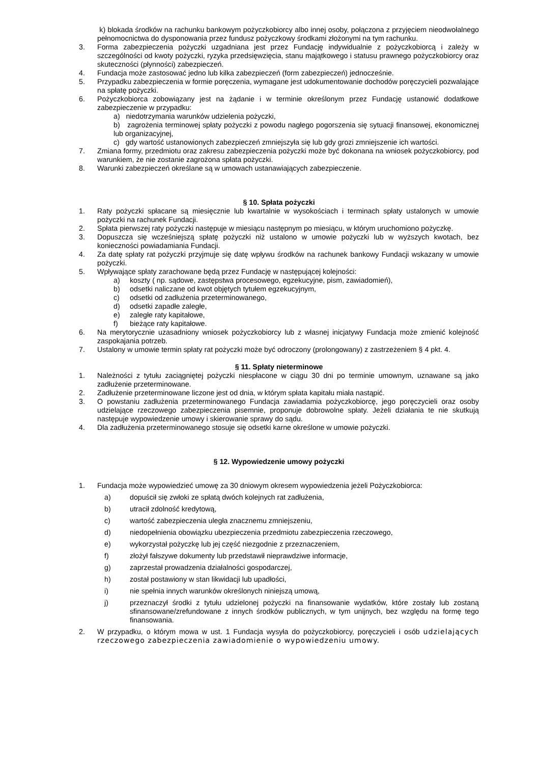k) blokada środków na rachunku bankowym pożyczkobiorcy albo innej osoby, połączona z przyjęciem nieodwołalnego pełnomocnictwa do dysponowania przez fundusz pożyczkowy środkami złożonymi na tym rachunku.
3. Forma zabezpieczenia pożyczki uzgadniana jest przez Fundację indywidualnie z pożyczkobiorcą i zależy w szczególności od kwoty pożyczki, ryzyka przedsięwzięcia, stanu majątkowego i statusu prawnego pożyczkobiorcy oraz skuteczności (płynności) zabezpieczeń.
4. Fundacja może zastosować jedno lub kilka zabezpieczeń (form zabezpieczeń) jednocześnie.
5. Przypadku zabezpieczenia w formie poręczenia, wymagane jest udokumentowanie dochodów poręczycieli pozwalające na spłatę pożyczki.
6. Pożyczkobiorca zobowiązany jest na żądanie i w terminie określonym przez Fundację ustanowić dodatkowe zabezpieczenie w przypadku:
a) niedotrzymania warunków udzielenia pożyczki,
b) zagrożenia terminowej spłaty pożyczki z powodu nagłego pogorszenia się sytuacji finansowej, ekonomicznej lub organizacyjnej,
c) gdy wartość ustanowionych zabezpieczeń zmniejszyła się lub gdy grozi zmniejszenie ich wartości.
7. Zmiana formy, przedmiotu oraz zakresu zabezpieczenia pożyczki może być dokonana na wniosek pożyczkobiorcy, pod warunkiem, że nie zostanie zagrożona spłata pożyczki.
8. Warunki zabezpieczeń określane są w umowach ustanawiających zabezpieczenie.
§ 10. Spłata pożyczki
1. Raty pożyczki spłacane są miesięcznie lub kwartalnie w wysokościach i terminach spłaty ustalonych w umowie pożyczki na rachunek Fundacji.
2. Spłata pierwszej raty pożyczki następuje w miesiącu następnym po miesiącu, w którym uruchomiono pożyczkę.
3. Dopuszcza się wcześniejszą spłatę pożyczki niż ustalono w umowie pożyczki lub w wyższych kwotach, bez konieczności powiadamiania Fundacji.
4. Za datę spłaty rat pożyczki przyjmuje się datę wpływu środków na rachunek bankowy Fundacji wskazany w umowie pożyczki.
5. Wpływające spłaty zarachowane będą przez Fundację w następującej kolejności:
a) koszty ( np. sądowe, zastępstwa procesowego, egzekucyjne, pism, zawiadomień),
b) odsetki naliczane od kwot objętych tytułem egzekucyjnym,
c) odsetki od zadłużenia przeterminowanego,
d) odsetki zapadłe zaległe,
e) zaległe raty kapitałowe,
f) bieżące raty kapitałowe.
6. Na merytorycznie uzasadniony wniosek pożyczkobiorcy lub z własnej inicjatywy Fundacja może zmienić kolejność zaspokajania potrzeb.
7. Ustalony w umowie termin spłaty rat pożyczki może być odroczony (prolongowany) z zastrzeżeniem § 4 pkt. 4.
§ 11. Spłaty nieterminowe
1. Należności z tytułu zaciągniętej pożyczki niespłacone w ciągu 30 dni po terminie umownym, uznawane są jako zadłużenie przeterminowane.
2. Zadłużenie przeterminowane liczone jest od dnia, w którym spłata kapitału miała nastąpić.
3. O powstaniu zadłużenia przeterminowanego Fundacja zawiadamia pożyczkobiorcę, jego poręczycieli oraz osoby udzielające rzeczowego zabezpieczenia pisemnie, proponuje dobrowolne spłaty. Jeżeli działania te nie skutkują następuje wypowiedzenie umowy i skierowanie sprawy do sądu.
4. Dla zadłużenia przeterminowanego stosuje się odsetki karne określone w umowie pożyczki.
§ 12. Wypowiedzenie umowy pożyczki
1. Fundacja może wypowiedzieć umowę za 30 dniowym okresem wypowiedzenia jeżeli Pożyczkobiorca:
a) dopuścił się zwłoki ze spłatą dwóch kolejnych rat zadłużenia,
b) utracił zdolność kredytową,
c) wartość zabezpieczenia uległa znacznemu zmniejszeniu,
d) niedopełnienia obowiązku ubezpieczenia przedmiotu zabezpieczenia rzeczowego,
e) wykorzystał pożyczkę lub jej część niezgodnie z przeznaczeniem,
f) złożył fałszywe dokumenty lub przedstawił nieprawdziwe informacje,
g) zaprzestał prowadzenia działalności gospodarczej,
h) został postawiony w stan likwidacji lub upadłości,
i) nie spełnia innych warunków określonych niniejszą umową,
j) przeznaczył środki z tytułu udzielonej pożyczki na finansowanie wydatków, które zostały lub zostaną sfinansowane/zrefundowane z innych środków publicznych, w tym unijnych, bez względu na formę tego finansowania.
2. W przypadku, o którym mowa w ust. 1 Fundacja wysyła do pożyczkobiorcy, poręczycieli i osób udzielających rzeczowego zabezpieczenia zawiadomienie o wypowiedzeniu umowy.